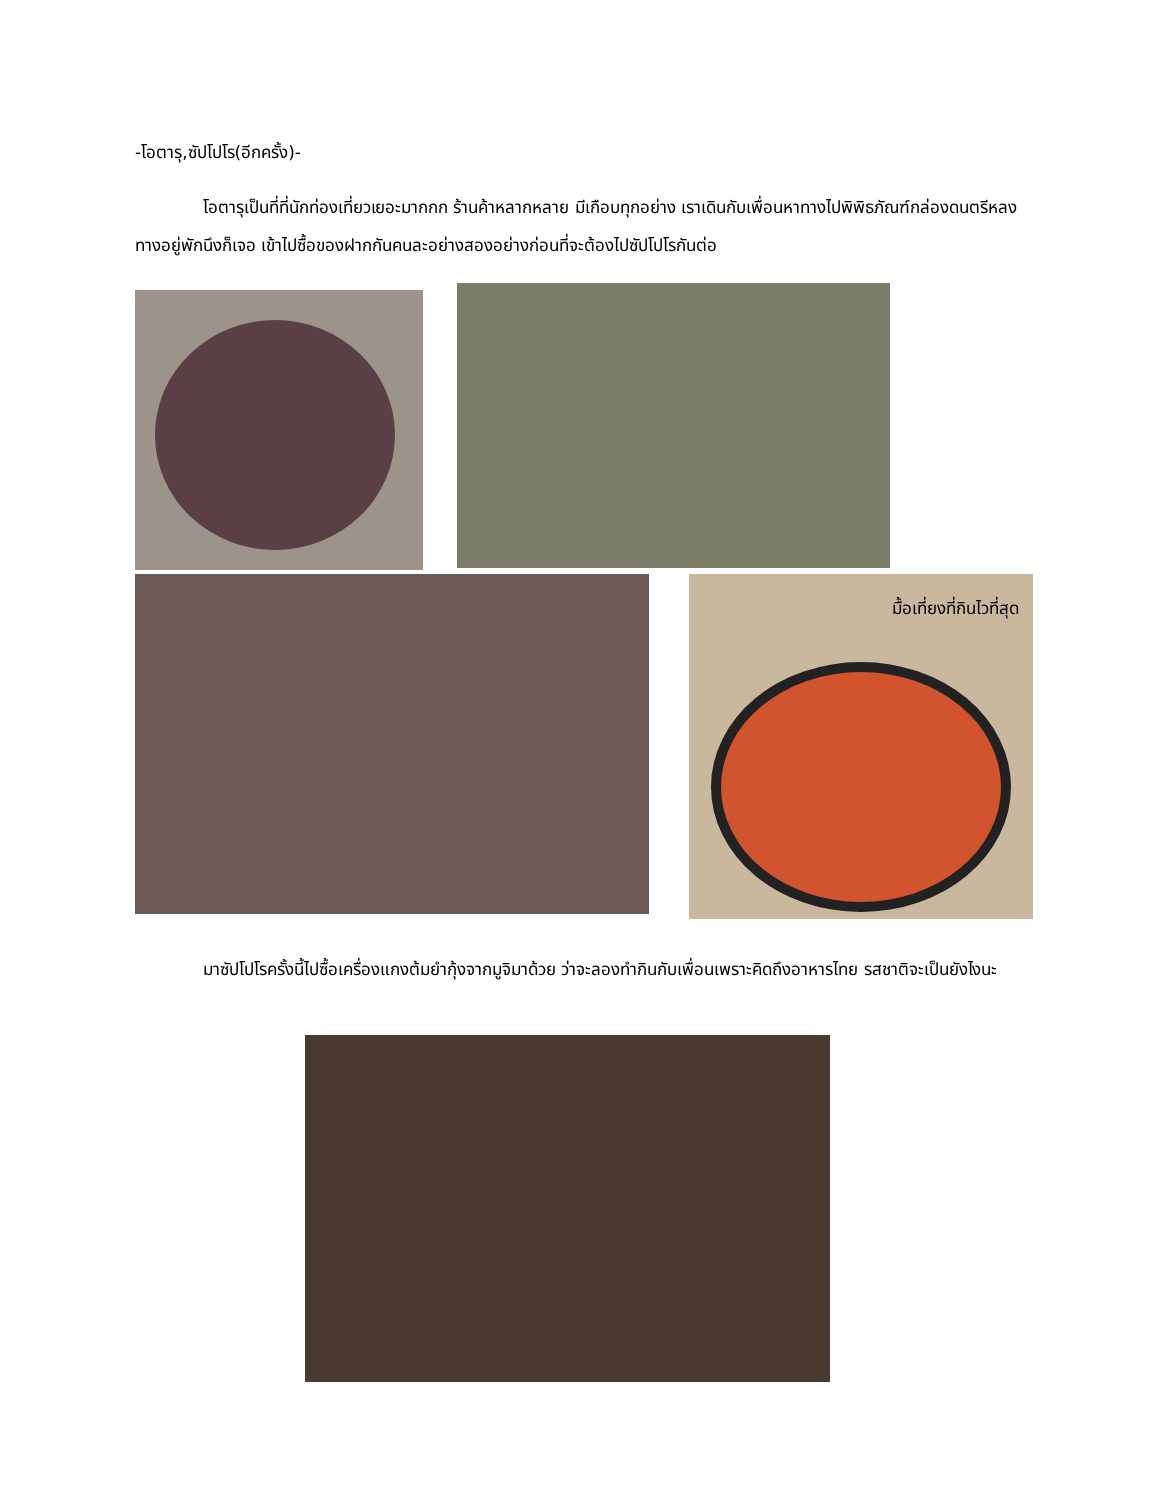-โอตารุ,ซัปโปโร(อีกครั้ง)-
โอตารุเป็นที่ที่นักท่องเที่ยวเยอะมากกก ร้านค้าหลากหลาย มีเกือบทุกอย่าง เราเดินกับเพื่อนหาทางไปพิพิธภัณฑ์กล่องดนตรีหลงทางอยู่พักนึงก็เจอ เข้าไปซื้อของฝากกันคนละอย่างสองอย่างก่อนที่จะต้องไปซัปโปโรกันต่อ
มื้อเที่ยงที่กินไวที่สุด
มาซัปโปโรครั้งนี้ไปซื้อเครื่องแกงต้มยำกุ้งจากมูจิมาด้วย ว่าจะลองทำกินกับเพื่อนเพราะคิดถึงอาหารไทย รสชาติจะเป็นยังไงนะ